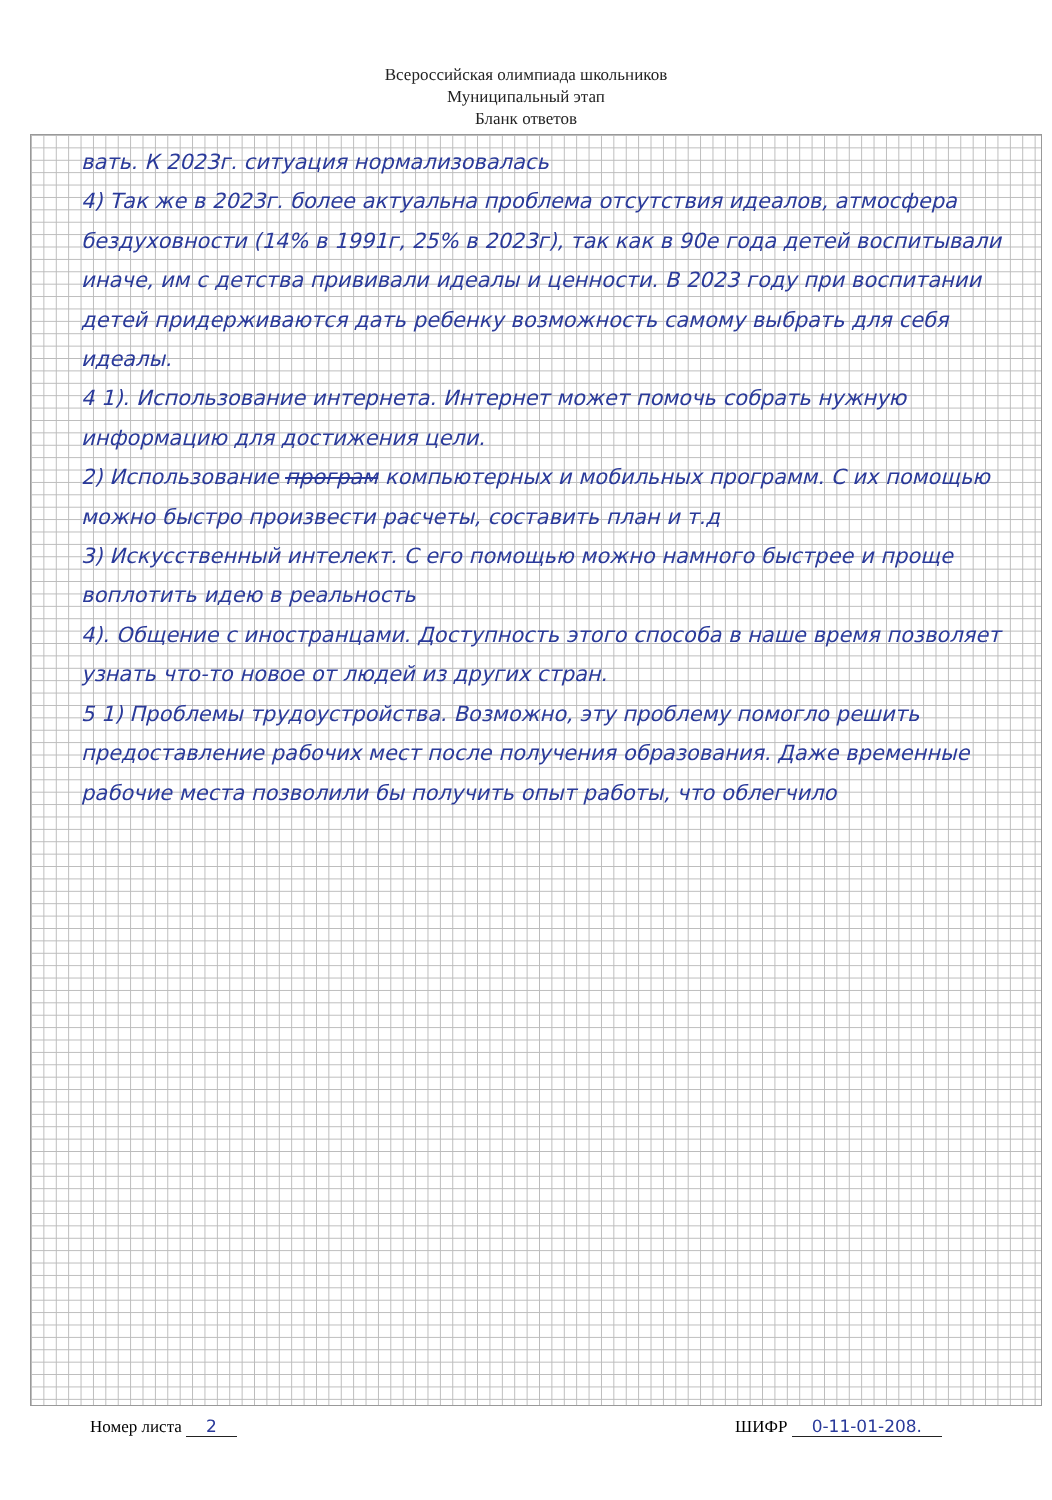Всероссийская олимпиада школьников
Муниципальный этап
Бланк ответов
вать. К 2023г. ситуация нормализовалась
4) Так же в 2023г. более актуальна проблема отсутствия идеалов, атмосфера бездуховности (14% в 1991г, 25% в 2023г), так как в 90е года детей воспитывали иначе, им с детства прививали идеалы и ценности. В 2023 году при воспитании детей придерживаются дать ребенку возможность самому выбрать для себя идеалы.
4 1). Использование интернета. Интернет может помочь собрать нужную информацию для достижения цели.
2) Использование програм компьютерных и мобильных программ. С их помощью можно быстро произвести расчеты, составить план и т.д
3) Искусственный интелект. С его помощью можно намного быстрее и проще воплотить идею в реальность
4). Общение с иностранцами. Доступность этого способа в наше время позволяет узнать что-то новое от людей из других стран.
5 1) Проблемы трудоустройства. Возможно, эту проблему помогло решить предоставление рабочих мест после получения образования. Даже временные рабочие места позволили бы получить опыт работы, что облегчило
Номер листа 2 ШИФР 0-11-01-208.